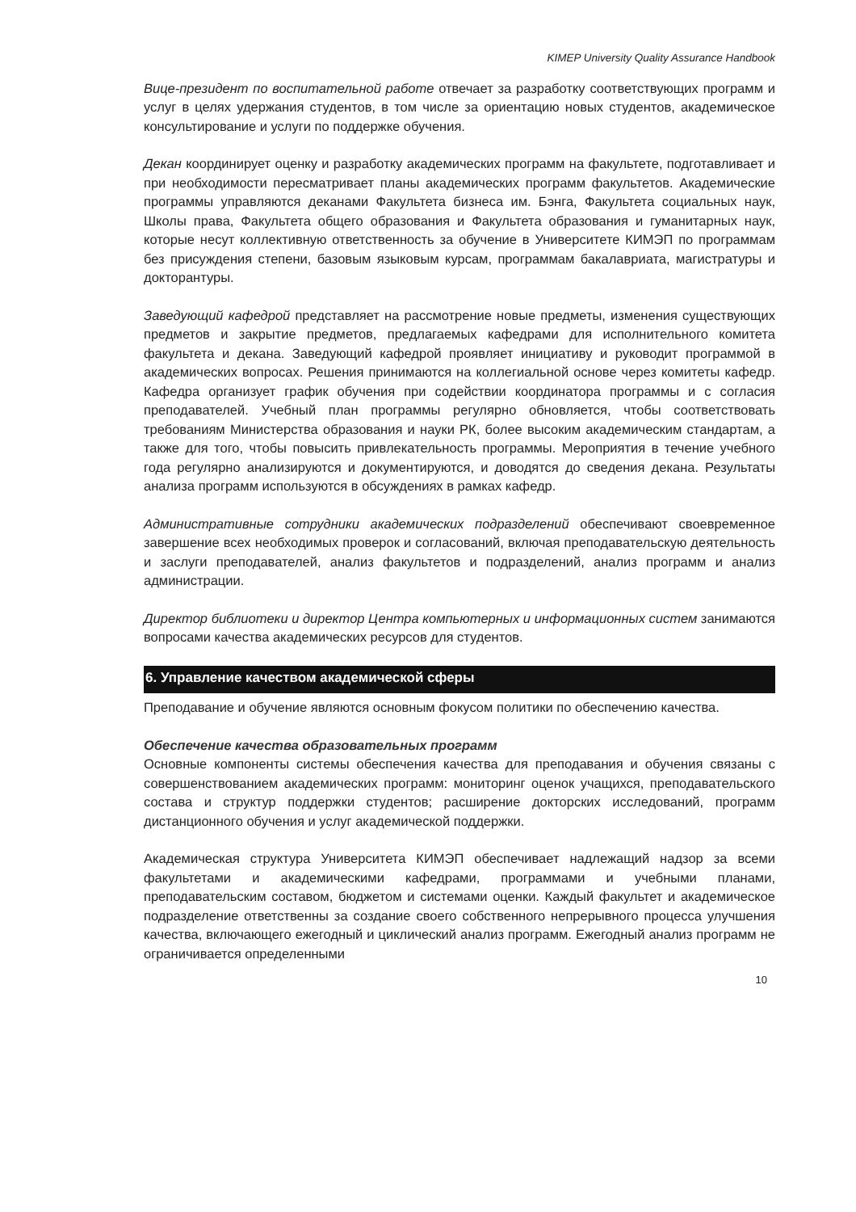KIMEP University Quality Assurance Handbook
Вице-президент по воспитательной работе отвечает за разработку соответствующих программ и услуг в целях удержания студентов, в том числе за ориентацию новых студентов, академическое консультирование и услуги по поддержке обучения.
Декан координирует оценку и разработку академических программ на факультете, подготавливает и при необходимости пересматривает планы академических программ факультетов. Академические программы управляются деканами Факультета бизнеса им. Бэнга, Факультета социальных наук, Школы права, Факультета общего образования и Факультета образования и гуманитарных наук, которые несут коллективную ответственность за обучение в Университете КИМЭП по программам без присуждения степени, базовым языковым курсам, программам бакалавриата, магистратуры и докторантуры.
Заведующий кафедрой представляет на рассмотрение новые предметы, изменения существующих предметов и закрытие предметов, предлагаемых кафедрами для исполнительного комитета факультета и декана. Заведующий кафедрой проявляет инициативу и руководит программой в академических вопросах. Решения принимаются на коллегиальной основе через комитеты кафедр. Кафедра организует график обучения при содействии координатора программы и с согласия преподавателей. Учебный план программы регулярно обновляется, чтобы соответствовать требованиям Министерства образования и науки РК, более высоким академическим стандартам, а также для того, чтобы повысить привлекательность программы. Мероприятия в течение учебного года регулярно анализируются и документируются, и доводятся до сведения декана. Результаты анализа программ используются в обсуждениях в рамках кафедр.
Административные сотрудники академических подразделений обеспечивают своевременное завершение всех необходимых проверок и согласований, включая преподавательскую деятельность и заслуги преподавателей, анализ факультетов и подразделений, анализ программ и анализ администрации.
Директор библиотеки и директор Центра компьютерных и информационных систем занимаются вопросами качества академических ресурсов для студентов.
6. Управление качеством академической сферы
Преподавание и обучение являются основным фокусом политики по обеспечению качества.
Обеспечение качества образовательных программ
Основные компоненты системы обеспечения качества для преподавания и обучения связаны с совершенствованием академических программ: мониторинг оценок учащихся, преподавательского состава и структур поддержки студентов; расширение докторских исследований, программ дистанционного обучения и услуг академической поддержки.
Академическая структура Университета КИМЭП обеспечивает надлежащий надзор за всеми факультетами и академическими кафедрами, программами и учебными планами, преподавательским составом, бюджетом и системами оценки. Каждый факультет и академическое подразделение ответственны за создание своего собственного непрерывного процесса улучшения качества, включающего ежегодный и циклический анализ программ. Ежегодный анализ программ не ограничивается определенными
10